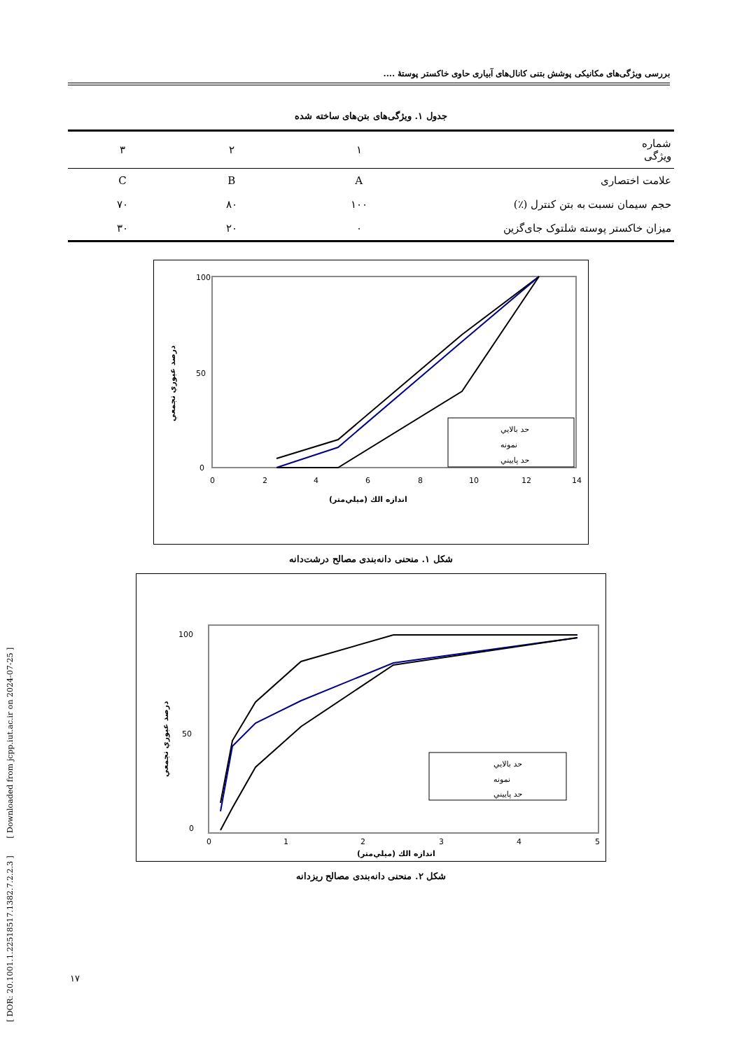[ DOR: 20.1001.1.22518517.1382.7.2.2.3 ] [ Downloaded from jcpp.iut.ac.ir on 2024-07-25 ]
بررسی ویژگی‌های مکانیکی پوشش بتنی کانال‌های آبیاری حاوی خاکستر پوستهٔ ....
جدول ۱. ویژگی‌های بتن‌های ساخته شده
| شماره ویژگی | ۱ | ۲ | ۳ |
| --- | --- | --- | --- |
| علامت اختصاری | A | B | C |
| حجم سیمان نسبت به بتن کنترل (٪) | ۱۰۰ | ۸۰ | ۷۰ |
| میزان خاکستر پوسته شلتوک جای‌گزین | ۰ | ۲۰ | ۳۰ |
100
50
0
0
2
4
6
8
10
12
14
اندازه الك (ميلي‌متر)
درصد عبوري تجمعي
حد بالايي
نمونه
حد پاييني
شکل ۱. منحنی دانه‌بندی مصالح درشت‌دانه
100
50
0
0
1
2
3
4
5
اندازه الك (ميلي‌متر)
درصد عبوري تجمعي
حد بالايي
نمونه
حد پاييني
شکل ۲. منحنی دانه‌بندی مصالح ریزدانه
۱۷